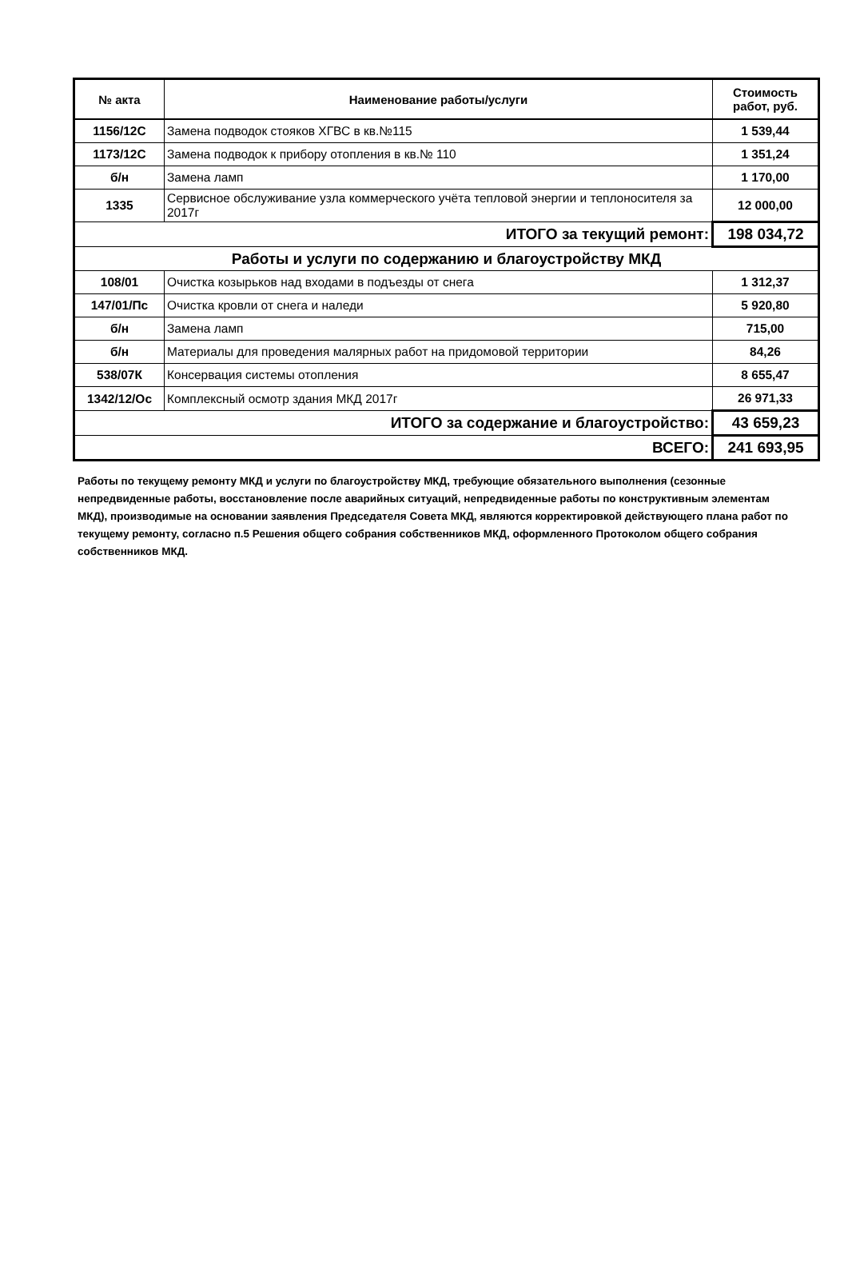| № акта | Наименование работы/услуги | Стоимость работ, руб. |
| --- | --- | --- |
| 1156/12С | Замена подводок стояков ХГВС в кв.№115 | 1 539,44 |
| 1173/12С | Замена подводок к прибору отопления в кв.№ 110 | 1 351,24 |
| б/н | Замена ламп | 1 170,00 |
| 1335 | Сервисное обслуживание узла коммерческого учёта тепловой энергии и теплоносителя за 2017г | 12 000,00 |
| ИТОГО за текущий ремонт: | | 198 034,72 |
| Работы и услуги по содержанию и благоустройству МКД | | |
| 108/01 | Очистка козырьков над входами в подъезды от снега | 1 312,37 |
| 147/01/Пс | Очистка кровли от снега и наледи | 5 920,80 |
| б/н | Замена ламп | 715,00 |
| б/н | Материалы для проведения малярных работ на придомовой территории | 84,26 |
| 538/07К | Консервация системы отопления | 8 655,47 |
| 1342/12/Ос | Комплексный осмотр здания МКД 2017г | 26 971,33 |
| ИТОГО за содержание и благоустройство: | | 43 659,23 |
| ВСЕГО: | | 241 693,95 |
Работы по текущему ремонту МКД и услуги по благоустройству МКД, требующие обязательного выполнения (сезонные непредвиденные работы, восстановление после аварийных ситуаций, непредвиденные работы по конструктивным элементам МКД), производимые на основании заявления Председателя Совета МКД, являются корректировкой действующего плана работ по текущему ремонту, согласно п.5 Решения общего собрания собственников МКД, оформленного Протоколом общего собрания собственников МКД.